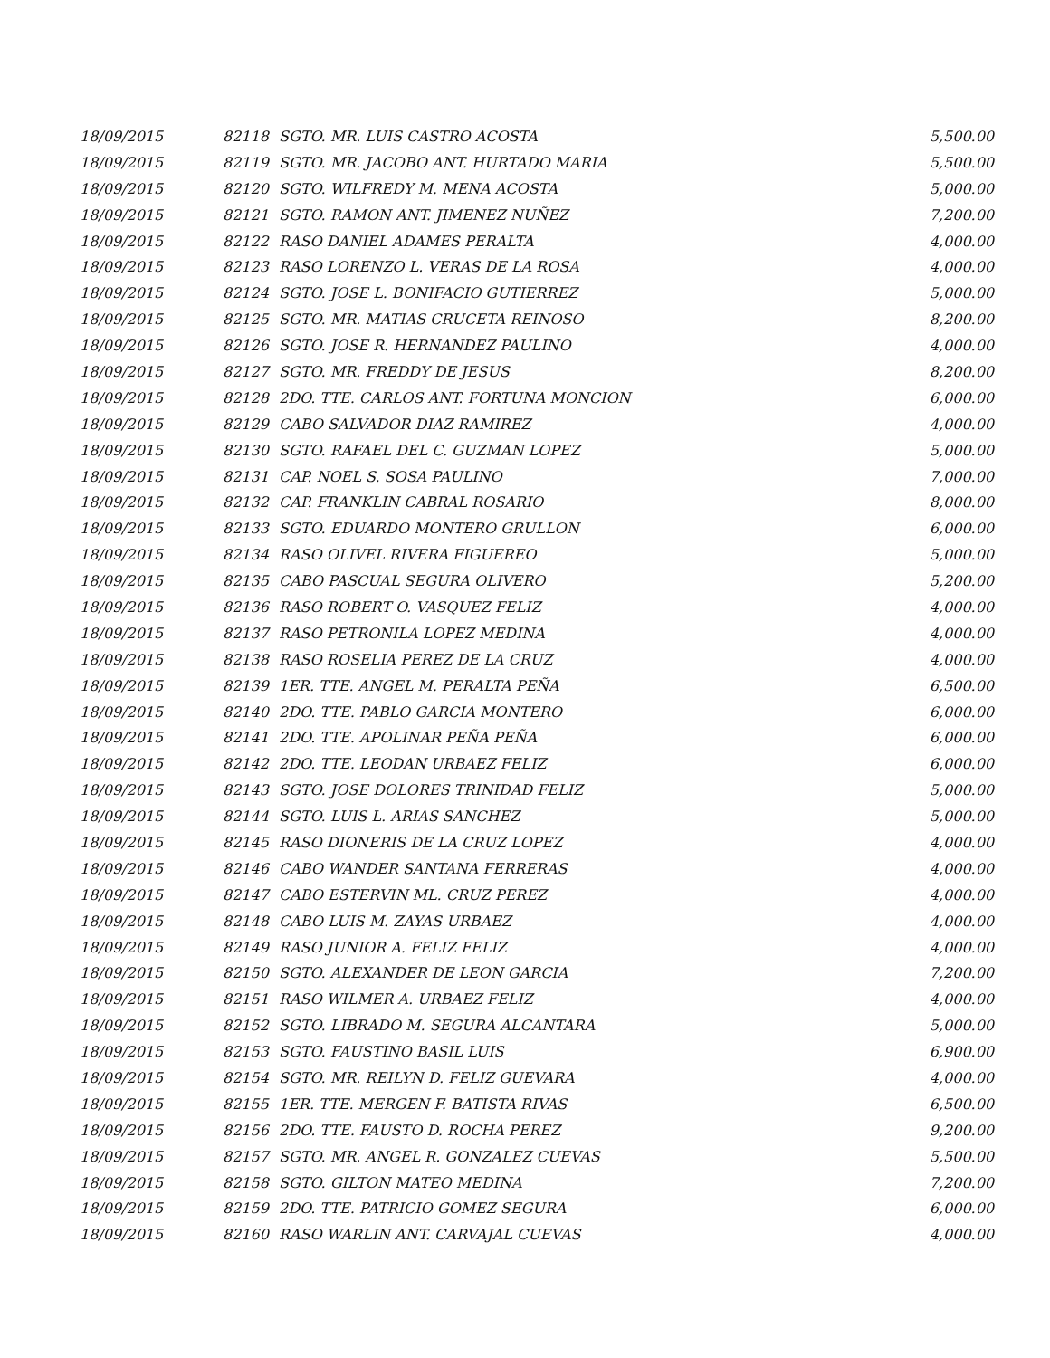| 18/09/2015 | 82118 | SGTO. MR. LUIS CASTRO ACOSTA | 5,500.00 |
| 18/09/2015 | 82119 | SGTO. MR. JACOBO ANT. HURTADO MARIA | 5,500.00 |
| 18/09/2015 | 82120 | SGTO. WILFREDY M. MENA ACOSTA | 5,000.00 |
| 18/09/2015 | 82121 | SGTO. RAMON ANT. JIMENEZ NUÑEZ | 7,200.00 |
| 18/09/2015 | 82122 | RASO DANIEL ADAMES PERALTA | 4,000.00 |
| 18/09/2015 | 82123 | RASO LORENZO L. VERAS DE LA ROSA | 4,000.00 |
| 18/09/2015 | 82124 | SGTO. JOSE L. BONIFACIO GUTIERREZ | 5,000.00 |
| 18/09/2015 | 82125 | SGTO. MR. MATIAS CRUCETA REINOSO | 8,200.00 |
| 18/09/2015 | 82126 | SGTO. JOSE R. HERNANDEZ PAULINO | 4,000.00 |
| 18/09/2015 | 82127 | SGTO. MR. FREDDY DE JESUS | 8,200.00 |
| 18/09/2015 | 82128 | 2DO. TTE. CARLOS ANT. FORTUNA MONCION | 6,000.00 |
| 18/09/2015 | 82129 | CABO SALVADOR DIAZ RAMIREZ | 4,000.00 |
| 18/09/2015 | 82130 | SGTO. RAFAEL DEL C. GUZMAN LOPEZ | 5,000.00 |
| 18/09/2015 | 82131 | CAP. NOEL S. SOSA PAULINO | 7,000.00 |
| 18/09/2015 | 82132 | CAP. FRANKLIN CABRAL ROSARIO | 8,000.00 |
| 18/09/2015 | 82133 | SGTO. EDUARDO MONTERO GRULLON | 6,000.00 |
| 18/09/2015 | 82134 | RASO OLIVEL RIVERA FIGUEREO | 5,000.00 |
| 18/09/2015 | 82135 | CABO PASCUAL SEGURA OLIVERO | 5,200.00 |
| 18/09/2015 | 82136 | RASO ROBERT O. VASQUEZ FELIZ | 4,000.00 |
| 18/09/2015 | 82137 | RASO PETRONILA LOPEZ MEDINA | 4,000.00 |
| 18/09/2015 | 82138 | RASO ROSELIA PEREZ DE LA CRUZ | 4,000.00 |
| 18/09/2015 | 82139 | 1ER. TTE. ANGEL M. PERALTA PEÑA | 6,500.00 |
| 18/09/2015 | 82140 | 2DO. TTE. PABLO GARCIA MONTERO | 6,000.00 |
| 18/09/2015 | 82141 | 2DO. TTE. APOLINAR PEÑA PEÑA | 6,000.00 |
| 18/09/2015 | 82142 | 2DO. TTE. LEODAN URBAEZ FELIZ | 6,000.00 |
| 18/09/2015 | 82143 | SGTO. JOSE DOLORES TRINIDAD FELIZ | 5,000.00 |
| 18/09/2015 | 82144 | SGTO. LUIS L. ARIAS SANCHEZ | 5,000.00 |
| 18/09/2015 | 82145 | RASO DIONERIS DE LA CRUZ LOPEZ | 4,000.00 |
| 18/09/2015 | 82146 | CABO WANDER SANTANA FERRERAS | 4,000.00 |
| 18/09/2015 | 82147 | CABO ESTERVIN ML. CRUZ PEREZ | 4,000.00 |
| 18/09/2015 | 82148 | CABO LUIS M. ZAYAS URBAEZ | 4,000.00 |
| 18/09/2015 | 82149 | RASO JUNIOR A. FELIZ FELIZ | 4,000.00 |
| 18/09/2015 | 82150 | SGTO. ALEXANDER DE LEON GARCIA | 7,200.00 |
| 18/09/2015 | 82151 | RASO WILMER A. URBAEZ FELIZ | 4,000.00 |
| 18/09/2015 | 82152 | SGTO. LIBRADO M. SEGURA ALCANTARA | 5,000.00 |
| 18/09/2015 | 82153 | SGTO. FAUSTINO BASIL LUIS | 6,900.00 |
| 18/09/2015 | 82154 | SGTO. MR. REILYN D. FELIZ GUEVARA | 4,000.00 |
| 18/09/2015 | 82155 | 1ER. TTE. MERGEN F. BATISTA RIVAS | 6,500.00 |
| 18/09/2015 | 82156 | 2DO. TTE. FAUSTO D. ROCHA PEREZ | 9,200.00 |
| 18/09/2015 | 82157 | SGTO. MR. ANGEL R. GONZALEZ CUEVAS | 5,500.00 |
| 18/09/2015 | 82158 | SGTO. GILTON MATEO MEDINA | 7,200.00 |
| 18/09/2015 | 82159 | 2DO. TTE. PATRICIO GOMEZ SEGURA | 6,000.00 |
| 18/09/2015 | 82160 | RASO WARLIN ANT. CARVAJAL CUEVAS | 4,000.00 |